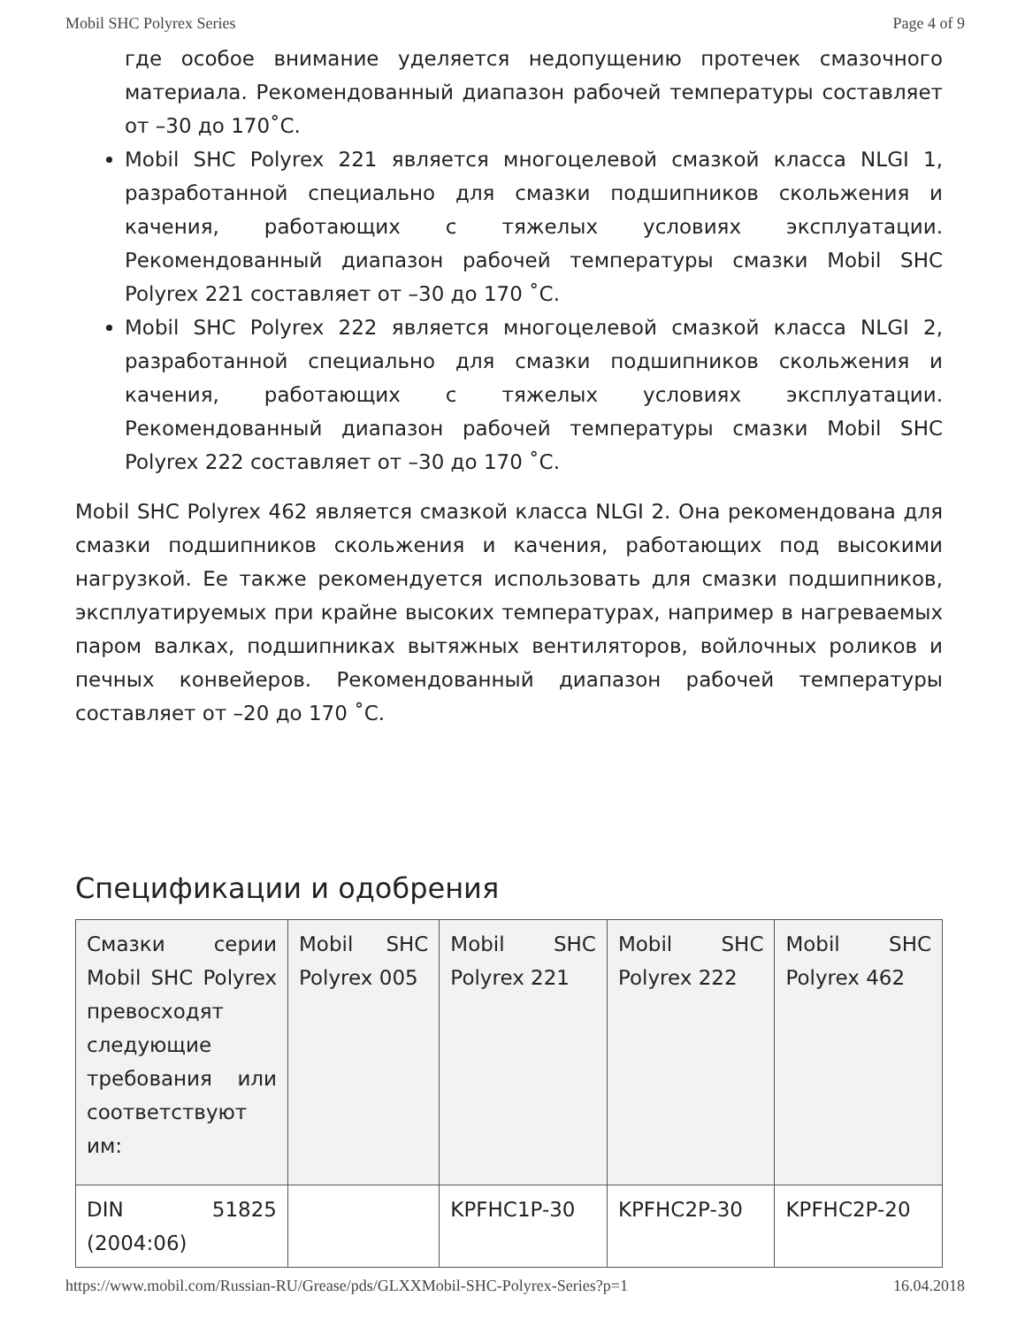Mobil SHC Polyrex Series Page 4 of 9
где особое внимание уделяется недопущению протечек смазочного материала. Рекомендованный диапазон рабочей температуры составляет от –30 до 170˚C.
Mobil SHC Polyrex 221 является многоцелевой смазкой класса NLGI 1, разработанной специально для смазки подшипников скольжения и качения, работающих с тяжелых условиях эксплуатации. Рекомендованный диапазон рабочей температуры смазки Mobil SHC Polyrex 221 составляет от –30 до 170 ˚C.
Mobil SHC Polyrex 222 является многоцелевой смазкой класса NLGI 2, разработанной специально для смазки подшипников скольжения и качения, работающих с тяжелых условиях эксплуатации. Рекомендованный диапазон рабочей температуры смазки Mobil SHC Polyrex 222 составляет от –30 до 170 ˚C.
Mobil SHC Polyrex 462 является смазкой класса NLGI 2. Она рекомендована для смазки подшипников скольжения и качения, работающих под высокими нагрузкой. Ее также рекомендуется использовать для смазки подшипников, эксплуатируемых при крайне высоких температурах, например в нагреваемых паром валках, подшипниках вытяжных вентиляторов, войлочных роликов и печных конвейеров. Рекомендованный диапазон рабочей температуры составляет от –20 до 170 ˚C.
Спецификации и одобрения
| Смазки серии Mobil SHC Polyrex превосходят следующие требования или соответствуют им: | Mobil SHC Polyrex 005 | Mobil SHC Polyrex 221 | Mobil SHC Polyrex 222 | Mobil SHC Polyrex 462 |
| DIN 51825 (2004:06) | | KPFHC1P-30 | KPFHC2P-30 | KPFHC2P-20 |
https://www.mobil.com/Russian-RU/Grease/pds/GLXXMobil-SHC-Polyrex-Series?p=1 16.04.2018